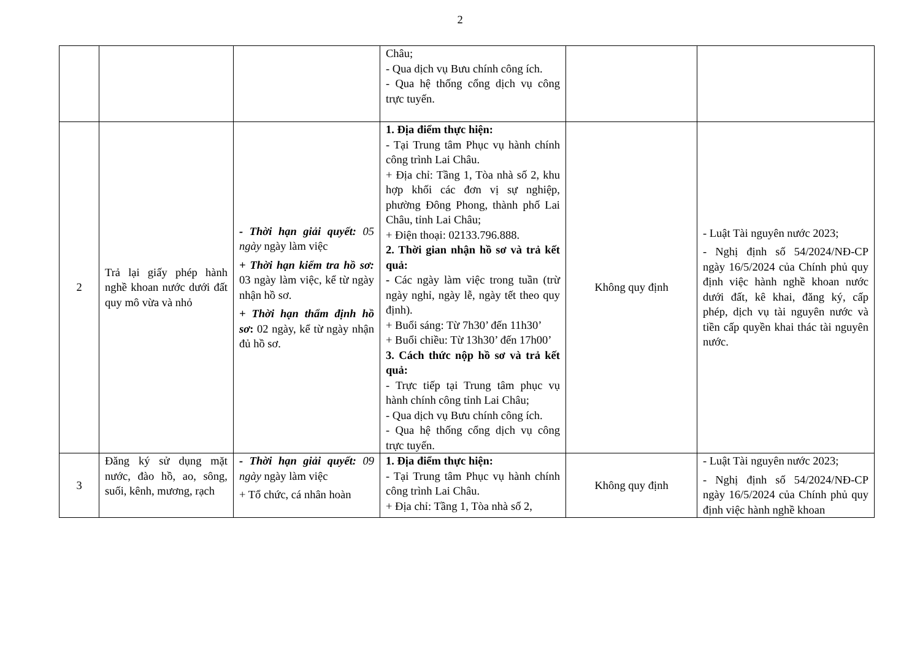2
| | | | Châu; - Qua dịch vụ Bưu chính công ích. - Qua hệ thống cổng dịch vụ công trực tuyến. | | |
| 2 | Trả lại giấy phép hành nghề khoan nước dưới đất quy mô vừa và nhỏ | - Thời hạn giải quyết: 05 ngày ngày làm việc + Thời hạn kiểm tra hồ sơ: 03 ngày làm việc, kể từ ngày nhận hồ sơ. + Thời hạn thẩm định hồ sơ : 02 ngày, kể từ ngày nhận đủ hồ sơ. | 1. Địa điểm thực hiện: - Tại Trung tâm Phục vụ hành chính công trình Lai Châu. + Địa chỉ: Tầng 1, Tòa nhà số 2, khu hợp khối các đơn vị sự nghiệp, phường Đông Phong, thành phố Lai Châu, tỉnh Lai Châu; + Điện thoại: 02133.796.888. 2. Thời gian nhận hồ sơ và trả kết quả: - Các ngày làm việc trong tuần (trừ ngày nghỉ, ngày lễ, ngày tết theo quy định). + Buổi sáng: Từ 7h30’ đến 11h30’ + Buổi chiều: Từ 13h30’ đến 17h00’ 3. Cách thức nộp hồ sơ và trả kết quả: - Trực tiếp tại Trung tâm phục vụ hành chính công tỉnh Lai Châu; - Qua dịch vụ Bưu chính công ích. - Qua hệ thống cổng dịch vụ công trực tuyến. | Không quy định | - Luật Tài nguyên nước 2023; - Nghị định số 54/2024/NĐ-CP ngày 16/5/2024 của Chính phủ quy định việc hành nghề khoan nước dưới đất, kê khai, đăng ký, cấp phép, dịch vụ tài nguyên nước và tiền cấp quyền khai thác tài nguyên nước. |
| 3 | Đăng ký sử dụng mặt nước, đào hồ, ao, sông, suối, kênh, mương, rạch | - Thời hạn giải quyết: 09 ngày ngày làm việc + Tổ chức, cá nhân hoàn | 1. Địa điểm thực hiện: - Tại Trung tâm Phục vụ hành chính công trình Lai Châu. + Địa chỉ: Tầng 1, Tòa nhà số 2, | Không quy định | - Luật Tài nguyên nước 2023; - Nghị định số 54/2024/NĐ-CP ngày 16/5/2024 của Chính phủ quy định việc hành nghề khoan |